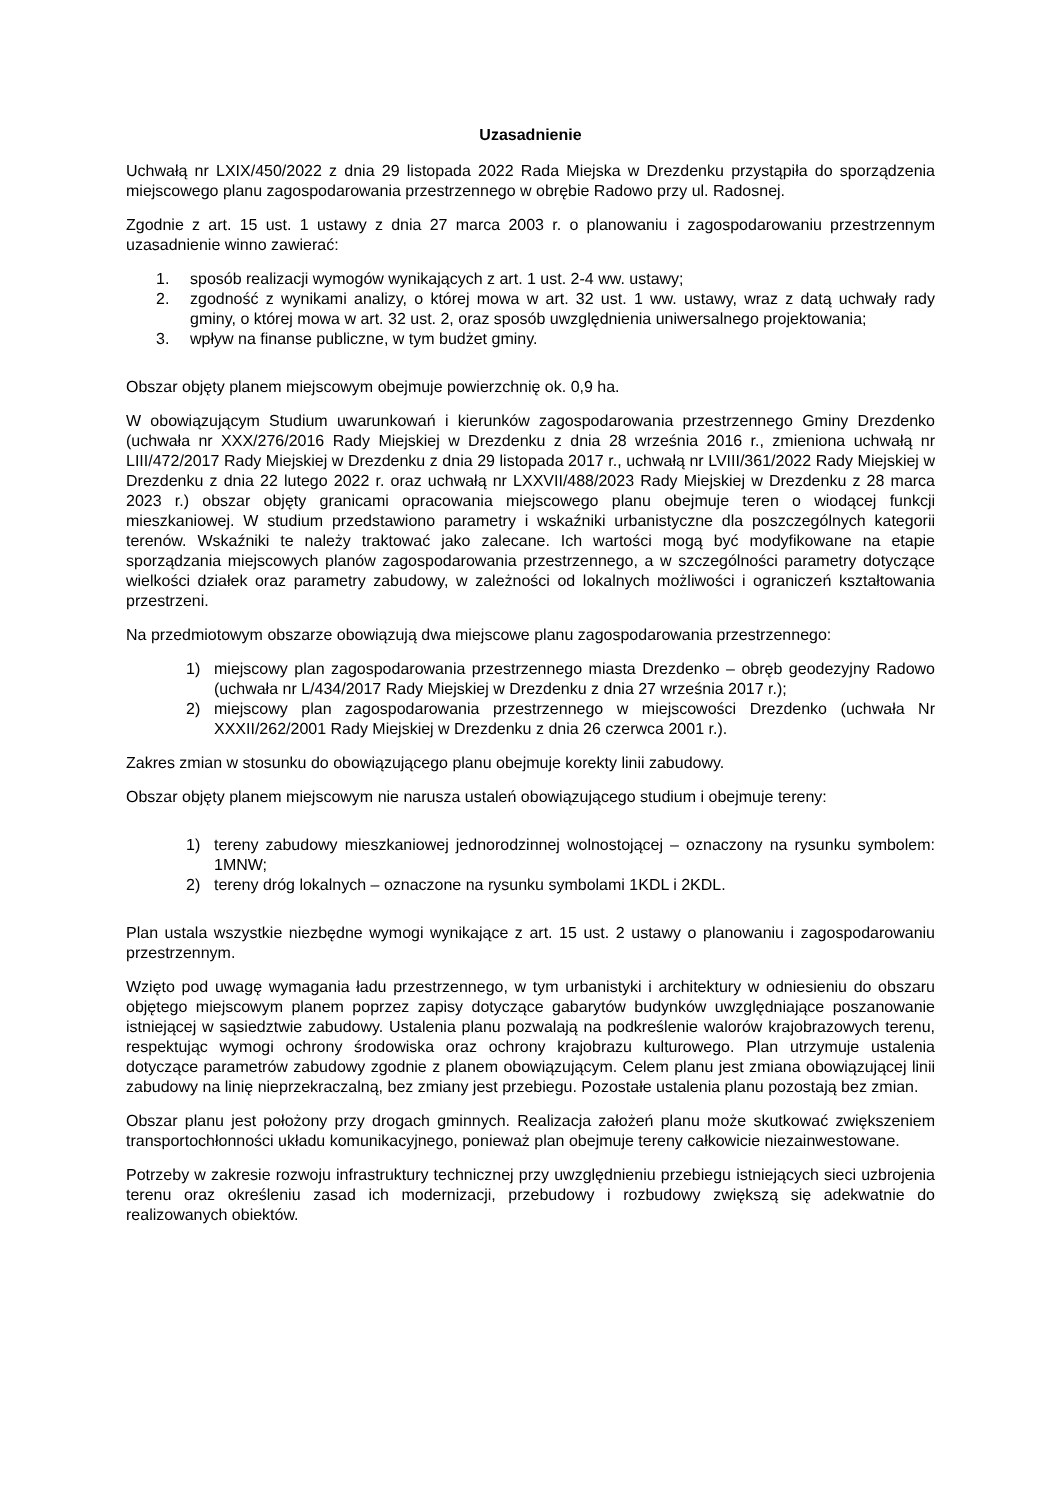Uzasadnienie
Uchwałą nr LXIX/450/2022 z dnia 29 listopada 2022 Rada Miejska w Drezdenku przystąpiła do sporządzenia miejscowego planu zagospodarowania przestrzennego w obrębie Radowo przy ul. Radosnej.
Zgodnie z art. 15 ust. 1 ustawy z dnia 27 marca 2003 r. o planowaniu i zagospodarowaniu przestrzennym uzasadnienie winno zawierać:
1. sposób realizacji wymogów wynikających z art. 1 ust. 2-4 ww. ustawy;
2. zgodność z wynikami analizy, o której mowa w art. 32 ust. 1 ww. ustawy, wraz z datą uchwały rady gminy, o której mowa w art. 32 ust. 2, oraz sposób uwzględnienia uniwersalnego projektowania;
3. wpływ na finanse publiczne, w tym budżet gminy.
Obszar objęty planem miejscowym obejmuje powierzchnię ok. 0,9 ha.
W obowiązującym Studium uwarunkowań i kierunków zagospodarowania przestrzennego Gminy Drezdenko (uchwała nr XXX/276/2016 Rady Miejskiej w Drezdenku z dnia 28 września 2016 r., zmieniona uchwałą nr LIII/472/2017 Rady Miejskiej w Drezdenku z dnia 29 listopada 2017 r., uchwałą nr LVIII/361/2022 Rady Miejskiej w Drezdenku z dnia 22 lutego 2022 r. oraz uchwałą nr LXXVII/488/2023 Rady Miejskiej w Drezdenku z 28 marca 2023 r.) obszar objęty granicami opracowania miejscowego planu obejmuje teren o wiodącej funkcji mieszkaniowej. W studium przedstawiono parametry i wskaźniki urbanistyczne dla poszczególnych kategorii terenów. Wskaźniki te należy traktować jako zalecane. Ich wartości mogą być modyfikowane na etapie sporządzania miejscowych planów zagospodarowania przestrzennego, a w szczególności parametry dotyczące wielkości działek oraz parametry zabudowy, w zależności od lokalnych możliwości i ograniczeń kształtowania przestrzeni.
Na przedmiotowym obszarze obowiązują dwa miejscowe planu zagospodarowania przestrzennego:
1) miejscowy plan zagospodarowania przestrzennego miasta Drezdenko – obręb geodezyjny Radowo (uchwała nr L/434/2017 Rady Miejskiej w Drezdenku z dnia 27 września 2017 r.);
2) miejscowy plan zagospodarowania przestrzennego w miejscowości Drezdenko (uchwała Nr XXXII/262/2001 Rady Miejskiej w Drezdenku z dnia 26 czerwca 2001 r.).
Zakres zmian w stosunku do obowiązującego planu obejmuje korekty linii zabudowy.
Obszar objęty planem miejscowym nie narusza ustaleń obowiązującego studium i obejmuje tereny:
1) tereny zabudowy mieszkaniowej jednorodzinnej wolnostojącej – oznaczony na rysunku symbolem: 1MNW;
2) tereny dróg lokalnych – oznaczone na rysunku symbolami 1KDL i 2KDL.
Plan ustala wszystkie niezbędne wymogi wynikające z art. 15 ust. 2 ustawy o planowaniu i zagospodarowaniu przestrzennym.
Wzięto pod uwagę wymagania ładu przestrzennego, w tym urbanistyki i architektury w odniesieniu do obszaru objętego miejscowym planem poprzez zapisy dotyczące gabarytów budynków uwzględniające poszanowanie istniejącej w sąsiedztwie zabudowy. Ustalenia planu pozwalają na podkreślenie walorów krajobrazowych terenu, respektując wymogi ochrony środowiska oraz ochrony krajobrazu kulturowego. Plan utrzymuje ustalenia dotyczące parametrów zabudowy zgodnie z planem obowiązującym. Celem planu jest zmiana obowiązującej linii zabudowy na linię nieprzekraczalną, bez zmiany jest przebiegu. Pozostałe ustalenia planu pozostają bez zmian.
Obszar planu jest położony przy drogach gminnych. Realizacja założeń planu może skutkować zwiększeniem transportochłonności układu komunikacyjnego, ponieważ plan obejmuje tereny całkowicie niezainwestowane.
Potrzeby w zakresie rozwoju infrastruktury technicznej przy uwzględnieniu przebiegu istniejących sieci uzbrojenia terenu oraz określeniu zasad ich modernizacji, przebudowy i rozbudowy zwiększą się adekwatnie do realizowanych obiektów.